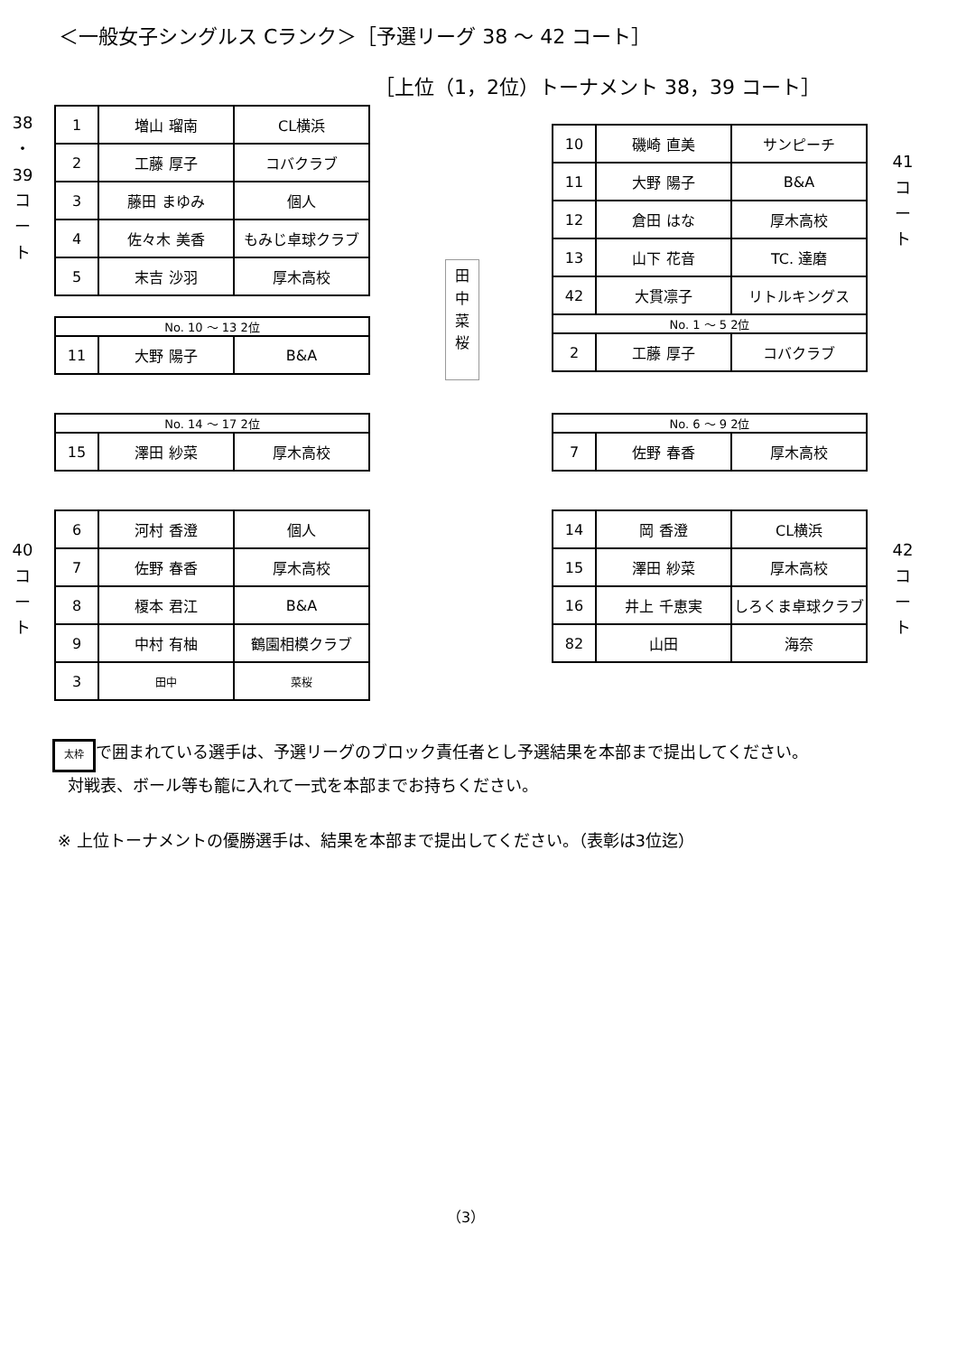＜一般女子シングルス Cランク＞［予選リーグ 38 ～ 42 コート］
［上位（1，2位）トーナメント 38，39 コート］
38
・
39
コ
ー
ト
| 1 | 増山 瑠南 | CL横浜 |
| 2 | 工藤 厚子 | コバクラブ |
| 3 | 藤田 まゆみ | 個人 |
| 4 | 佐々木 美香 | もみじ卓球クラブ |
| 5 | 末吉 沙羽 | 厚木高校 |
| No. 10 ～ 13 2位 | | |
| 11 | 大野 陽子 | B&A |
| No. 14 ～ 17 2位 | | |
| 15 | 澤田 紗菜 | 厚木高校 |
40
コ
ー
ト
| 6 | 河村 香澄 | 個人 |
| 7 | 佐野 春香 | 厚木高校 |
| 8 | 榎本 君江 | B&A |
| 9 | 中村 有柚 | 鶴園相模クラブ |
| 3 | 田中 | 菜桜 |
田
中
菜
桜
| 10 | 磯崎 直美 | サンピーチ |
| 11 | 大野 陽子 | B&A |
| 12 | 倉田 はな | 厚木高校 |
| 13 | 山下 花音 | TC. 達磨 |
| 42 | 大貫凛子 | リトルキングス |
| No. 1 ～ 5 2位 | | |
| 2 | 工藤 厚子 | コバクラブ |
41
コ
ー
ト
| No. 6 ～ 9 2位 | | |
| 7 | 佐野 春香 | 厚木高校 |
| 14 | 岡 香澄 | CL横浜 |
| 15 | 澤田 紗菜 | 厚木高校 |
| 16 | 井上 千恵実 | しろくま卓球クラブ |
| 82 | 山田 | 海奈 |
42
コ
ー
ト
太枠 で囲まれている選手は、予選リーグのブロック責任者とし予選結果を本部まで提出してください。
対戦表、ボール等も籠に入れて一式を本部までお持ちください。
※ 上位トーナメントの優勝選手は、結果を本部まで提出してください。（表彰は3位迄）
（3）